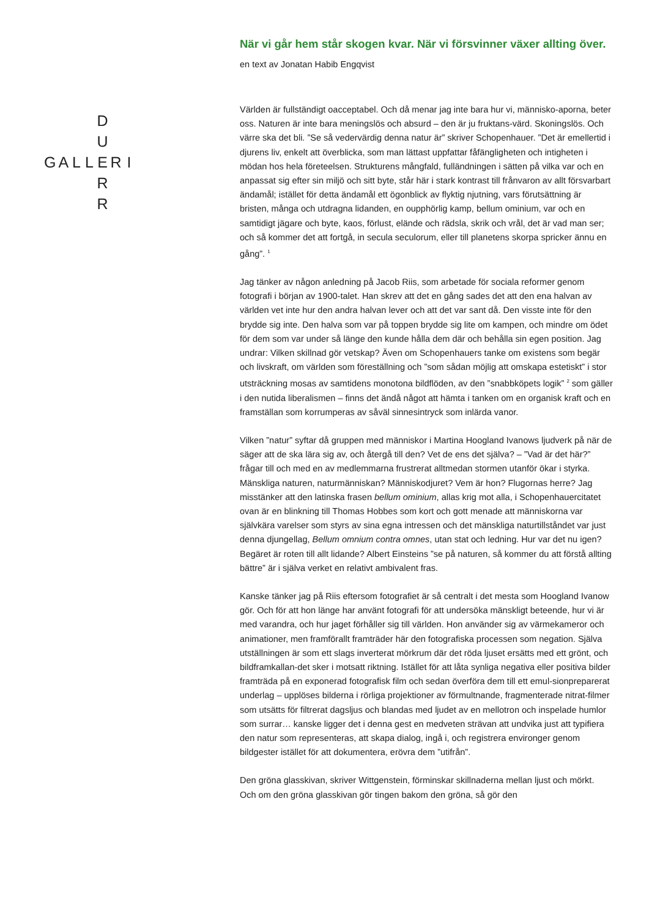| | | | | D | | |
| | | | | U | | |
| G | A | L | L | E | R | I |
| | | | | R | | |
| | | | | R | | |
När vi går hem står skogen kvar. När vi försvinner växer allting över.
en text av Jonatan Habib Engqvist
Världen är fullständigt oacceptabel. Och då menar jag inte bara hur vi, människo-aporna, beter oss. Naturen är inte bara meningslös och absurd – den är ju fruktans-värd. Skoningslös. Och värre ska det bli. ”Se så vedervärdig denna natur är” skriver Schopenhauer. ”Det är emellertid i djurens liv, enkelt att överblicka, som man lättast uppfattar fåfängligheten och intigheten i mödan hos hela företeelsen. Strukturens mångfald, fulländningen i sätten på vilka var och en anpassat sig efter sin miljö och sitt byte, står här i stark kontrast till frånvaron av allt försvarbart ändamål; istället för detta ändamål ett ögonblick av flyktig njutning, vars förutsättning är bristen, många och utdragna lidanden, en oupphörlig kamp, bellum ominium, var och en samtidigt jägare och byte, kaos, förlust, elände och rädsla, skrik och vrål, det är vad man ser; och så kommer det att fortgå, in secula seculorum, eller till planetens skorpa spricker ännu en gång”. <sup>1</sup>
Jag tänker av någon anledning på Jacob Riis, som arbetade för sociala reformer genom fotografi i början av 1900-talet. Han skrev att det en gång sades det att den ena halvan av världen vet inte hur den andra halvan lever och att det var sant då. Den visste inte för den brydde sig inte. Den halva som var på toppen brydde sig lite om kampen, och mindre om ödet för dem som var under så länge den kunde hålla dem där och behålla sin egen position. Jag undrar: Vilken skillnad gör vetskap? Även om Schopenhauers tanke om existens som begär och livskraft, om världen som föreställning och ”som sådan möjlig att omskapa estetiskt” i stor utsträckning mosas av samtidens monotona bildflöden, av den ”snabbköpets logik” <sup>2</sup> som gäller i den nutida liberalismen – finns det ändå något att hämta i tanken om en organisk kraft och en framställan som korrumperas av såväl sinnesintryck som inlärda vanor.
Vilken ”natur” syftar då gruppen med människor i Martina Hoogland Ivanows ljudverk på när de säger att de ska lära sig av, och återgå till den? Vet de ens det själva? – ”Vad är det här?” frågar till och med en av medlemmarna frustrerat alltmedan stormen utanför ökar i styrka. Mänskliga naturen, naturmänniskan? Människodjuret? Vem är hon? Flugornas herre? Jag misstänker att den latinska frasen bellum ominium, allas krig mot alla, i Schopenhauercitatet ovan är en blinkning till Thomas Hobbes som kort och gott menade att människorna var självkära varelser som styrs av sina egna intressen och det mänskliga naturtillståndet var just denna djungellag, Bellum omnium contra omnes, utan stat och ledning. Hur var det nu igen? Begäret är roten till allt lidande? Albert Einsteins ”se på naturen, så kommer du att förstå allting bättre” är i själva verket en relativt ambivalent fras.
Kanske tänker jag på Riis eftersom fotografiet är så centralt i det mesta som Hoogland Ivanow gör. Och för att hon länge har använt fotografi för att undersöka mänskligt beteende, hur vi är med varandra, och hur jaget förhåller sig till världen. Hon använder sig av värmekameror och animationer, men framförallt framträder här den fotografiska processen som negation. Själva utställningen är som ett slags inverterat mörkrum där det röda ljuset ersätts med ett grönt, och bildframkallan-det sker i motsatt riktning. Istället för att låta synliga negativa eller positiva bilder framträda på en exponerad fotografisk film och sedan överföra dem till ett emul-sionpreparerat underlag – upplöses bilderna i rörliga projektioner av förmultnande, fragmenterade nitrat-filmer som utsätts för filtrerat dagsljus och blandas med ljudet av en mellotron och inspelade humlor som surrar… kanske ligger det i denna gest en medveten strävan att undvika just att typifiera den natur som representeras, att skapa dialog, ingå i, och registrera environger genom bildgester istället för att dokumentera, erövra dem ”utifrån”.
Den gröna glasskivan, skriver Wittgenstein, förminskar skillnaderna mellan ljust och mörkt. Och om den gröna glasskivan gör tingen bakom den gröna, så gör den